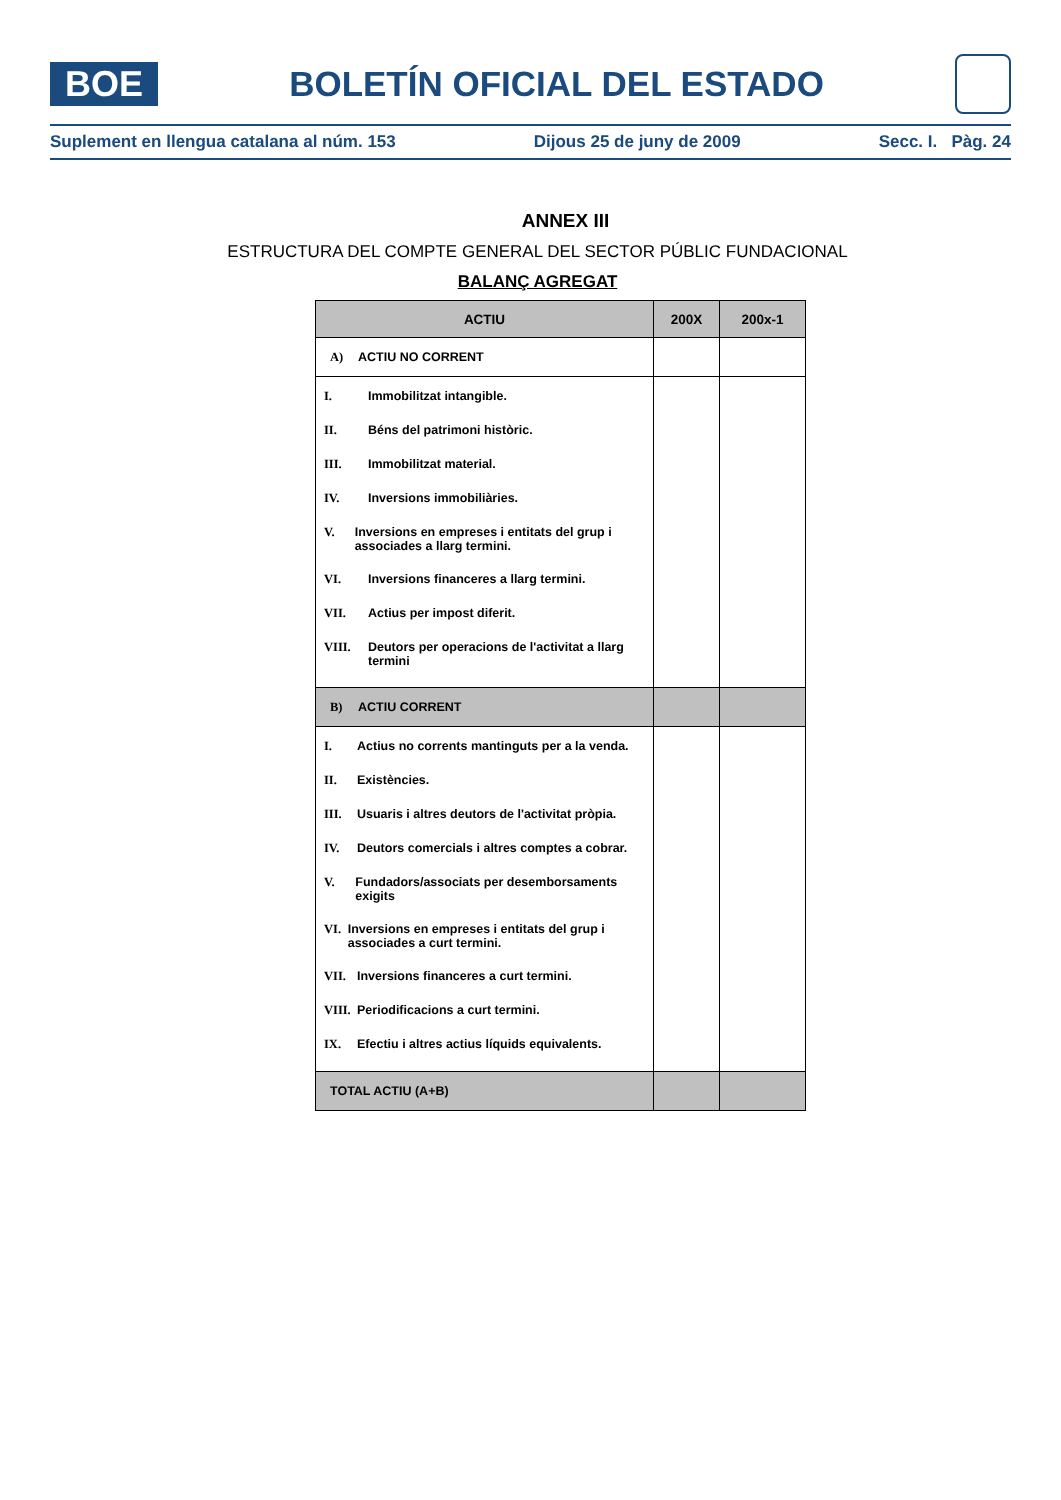BOE
BOLETÍN OFICIAL DEL ESTADO
Suplement en llengua catalana al núm. 153 Dijous 25 de juny de 2009 Secc. I. Pàg. 24
ANNEX III
ESTRUCTURA DEL COMPTE GENERAL DEL SECTOR PÚBLIC FUNDACIONAL
BALANÇ AGREGAT
| ACTIU | 200X | 200x-1 |
| --- | --- | --- |
| A) ACTIU NO CORRENT | | |
| I. Immobilitzat intangible. II. Béns del patrimoni històric. III. Immobilitzat material. IV. Inversions immobiliàries. V. Inversions en empreses i entitats del grup i associades a llarg termini. VI. Inversions financeres a llarg termini. VII. Actius per impost diferit. VIII. Deutors per operacions de l'activitat a llarg termini | | |
| B) ACTIU CORRENT | | |
| I. Actius no corrents mantinguts per a la venda. II. Existències. III. Usuaris i altres deutors de l'activitat pròpia. IV. Deutors comercials i altres comptes a cobrar. V. Fundadors/associats per desemborsaments exigits VI. Inversions en empreses i entitats del grup i associades a curt termini. VII. Inversions financeres a curt termini. VIII. Periodificacions a curt termini. IX. Efectiu i altres actius líquids equivalents. | | |
| TOTAL ACTIU (A+B) | | |